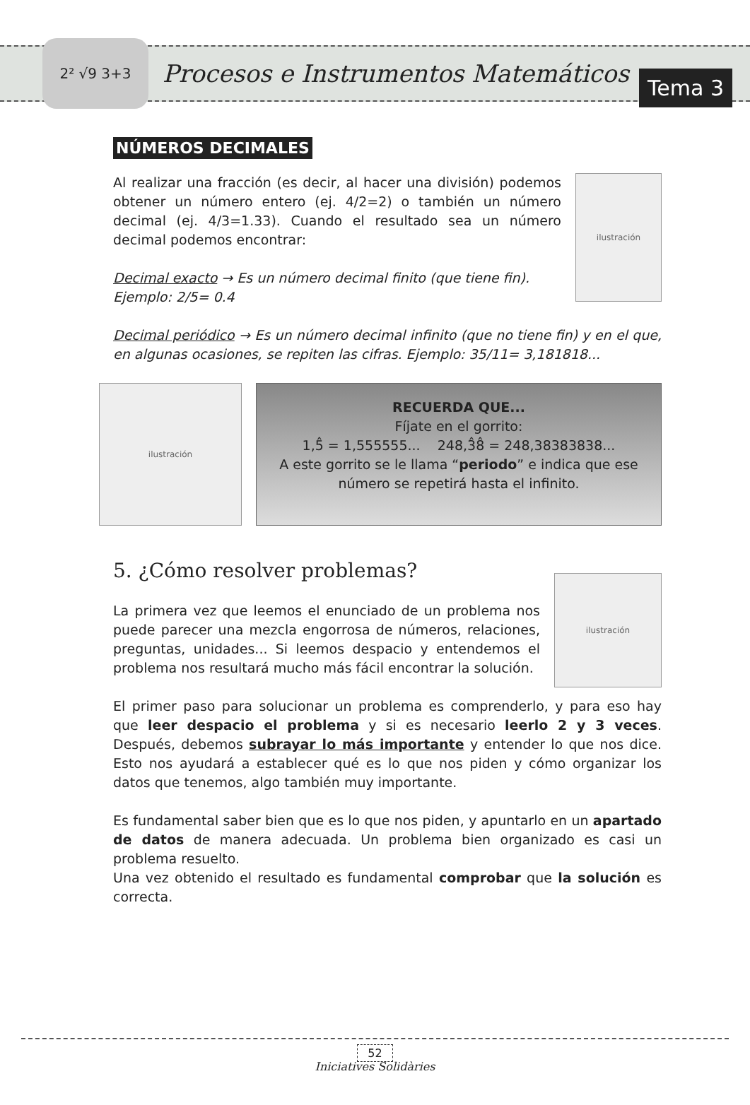2² √9 3+3
Procesos e Instrumentos Matemáticos
Tema 3
NÚMEROS DECIMALES
Al realizar una fracción (es decir, al hacer una división) podemos obtener un número entero (ej. 4/2=2) o también un número decimal (ej. 4/3=1.33). Cuando el resultado sea un número decimal podemos encontrar:
Decimal exacto → Es un número decimal finito (que tiene fin).
Ejemplo: 2/5= 0.4
ilustración
Decimal periódico → Es un número decimal infinito (que no tiene fin) y en el que, en algunas ocasiones, se repiten las cifras. Ejemplo: 35/11= 3,181818...
ilustración
RECUERDA QUE...
Fíjate en el gorrito:
1,5̂ = 1,555555... 248,3̂8̂ = 248,38383838...
A este gorrito se le llama “periodo” e indica que ese número se repetirá hasta el infinito.
5. ¿Cómo resolver problemas?
La primera vez que leemos el enunciado de un problema nos puede parecer una mezcla engorrosa de números, relaciones, preguntas, unidades... Si leemos despacio y entendemos el problema nos resultará mucho más fácil encontrar la solución.
ilustración
El primer paso para solucionar un problema es comprenderlo, y para eso hay que leer despacio el problema y si es necesario leerlo 2 y 3 veces. Después, debemos subrayar lo más importante y entender lo que nos dice. Esto nos ayudará a establecer qué es lo que nos piden y cómo organizar los datos que tenemos, algo también muy importante.
Es fundamental saber bien que es lo que nos piden, y apuntarlo en un apartado de datos de manera adecuada. Un problema bien organizado es casi un problema resuelto.
Una vez obtenido el resultado es fundamental comprobar que la solución es correcta.
52
Iniciatives Solidàries